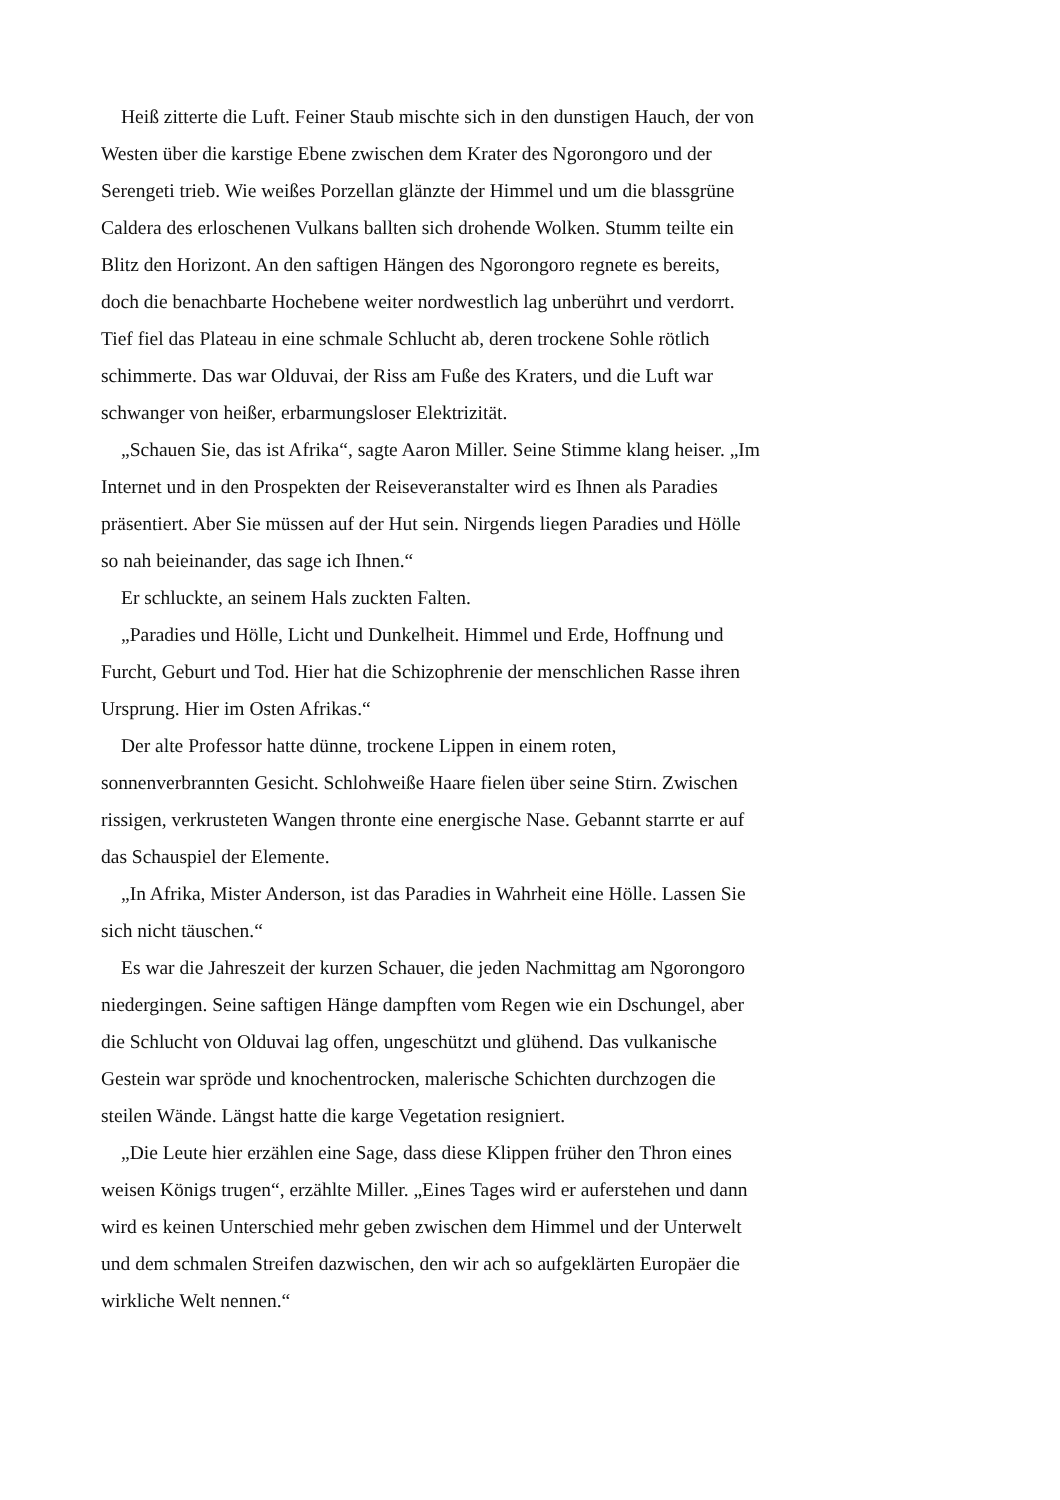Heiß zitterte die Luft. Feiner Staub mischte sich in den dunstigen Hauch, der von Westen über die karstige Ebene zwischen dem Krater des Ngorongoro und der Serengeti trieb. Wie weißes Porzellan glänzte der Himmel und um die blassgrüne Caldera des erloschenen Vulkans ballten sich drohende Wolken. Stumm teilte ein Blitz den Horizont. An den saftigen Hängen des Ngorongoro regnete es bereits, doch die benachbarte Hochebene weiter nordwestlich lag unberührt und verdorrt. Tief fiel das Plateau in eine schmale Schlucht ab, deren trockene Sohle rötlich schimmerte. Das war Olduvai, der Riss am Fuße des Kraters, und die Luft war schwanger von heißer, erbarmungsloser Elektrizität.
„Schauen Sie, das ist Afrika“, sagte Aaron Miller. Seine Stimme klang heiser. „Im Internet und in den Prospekten der Reiseveranstalter wird es Ihnen als Paradies präsentiert. Aber Sie müssen auf der Hut sein. Nirgends liegen Paradies und Hölle so nah beieinander, das sage ich Ihnen.“
Er schluckte, an seinem Hals zuckten Falten.
„Paradies und Hölle, Licht und Dunkelheit. Himmel und Erde, Hoffnung und Furcht, Geburt und Tod. Hier hat die Schizophrenie der menschlichen Rasse ihren Ursprung. Hier im Osten Afrikas.“
Der alte Professor hatte dünne, trockene Lippen in einem roten, sonnenverbrannten Gesicht. Schlohweiße Haare fielen über seine Stirn. Zwischen rissigen, verkrusteten Wangen thronte eine energische Nase. Gebannt starrte er auf das Schauspiel der Elemente.
„In Afrika, Mister Anderson, ist das Paradies in Wahrheit eine Hölle. Lassen Sie sich nicht täuschen.“
Es war die Jahreszeit der kurzen Schauer, die jeden Nachmittag am Ngorongoro niedergingen. Seine saftigen Hänge dampften vom Regen wie ein Dschungel, aber die Schlucht von Olduvai lag offen, ungeschützt und glühend. Das vulkanische Gestein war spröde und knochentrocken, malerische Schichten durchzogen die steilen Wände. Längst hatte die karge Vegetation resigniert.
„Die Leute hier erzählen eine Sage, dass diese Klippen früher den Thron eines weisen Königs trugen“, erzählte Miller. „Eines Tages wird er auferstehen und dann wird es keinen Unterschied mehr geben zwischen dem Himmel und der Unterwelt und dem schmalen Streifen dazwischen, den wir ach so aufgeklärten Europäer die wirkliche Welt nennen.“